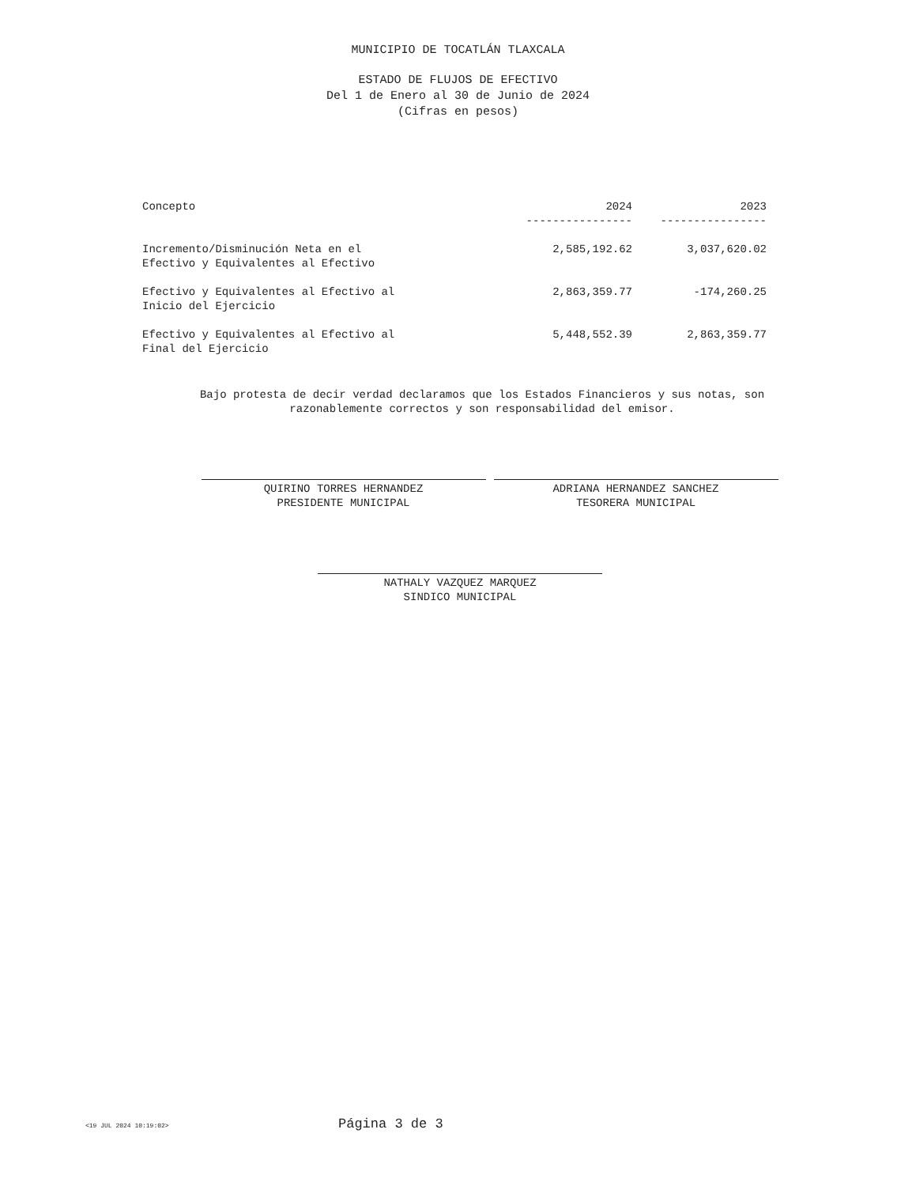MUNICIPIO DE TOCATLÁN TLAXCALA
ESTADO DE FLUJOS DE EFECTIVO
Del 1 de Enero al 30 de Junio de 2024
(Cifras en pesos)
| Concepto | 2024 ---------------- | 2023 ---------------- |
| --- | --- | --- |
| Incremento/Disminución Neta en el Efectivo y Equivalentes al Efectivo | 2,585,192.62 | 3,037,620.02 |
| Efectivo y Equivalentes al Efectivo al Inicio del Ejercicio | 2,863,359.77 | -174,260.25 |
| Efectivo y Equivalentes al Efectivo al Final del Ejercicio | 5,448,552.39 | 2,863,359.77 |
Bajo protesta de decir verdad declaramos que los Estados Financieros y sus notas, son razonablemente correctos y son responsabilidad del emisor.
QUIRINO TORRES HERNANDEZ
PRESIDENTE MUNICIPAL
ADRIANA HERNANDEZ SANCHEZ
TESORERA MUNICIPAL
NATHALY VAZQUEZ MARQUEZ
SINDICO MUNICIPAL
<19 JUL 2024 10:19:02> Página 3 de 3